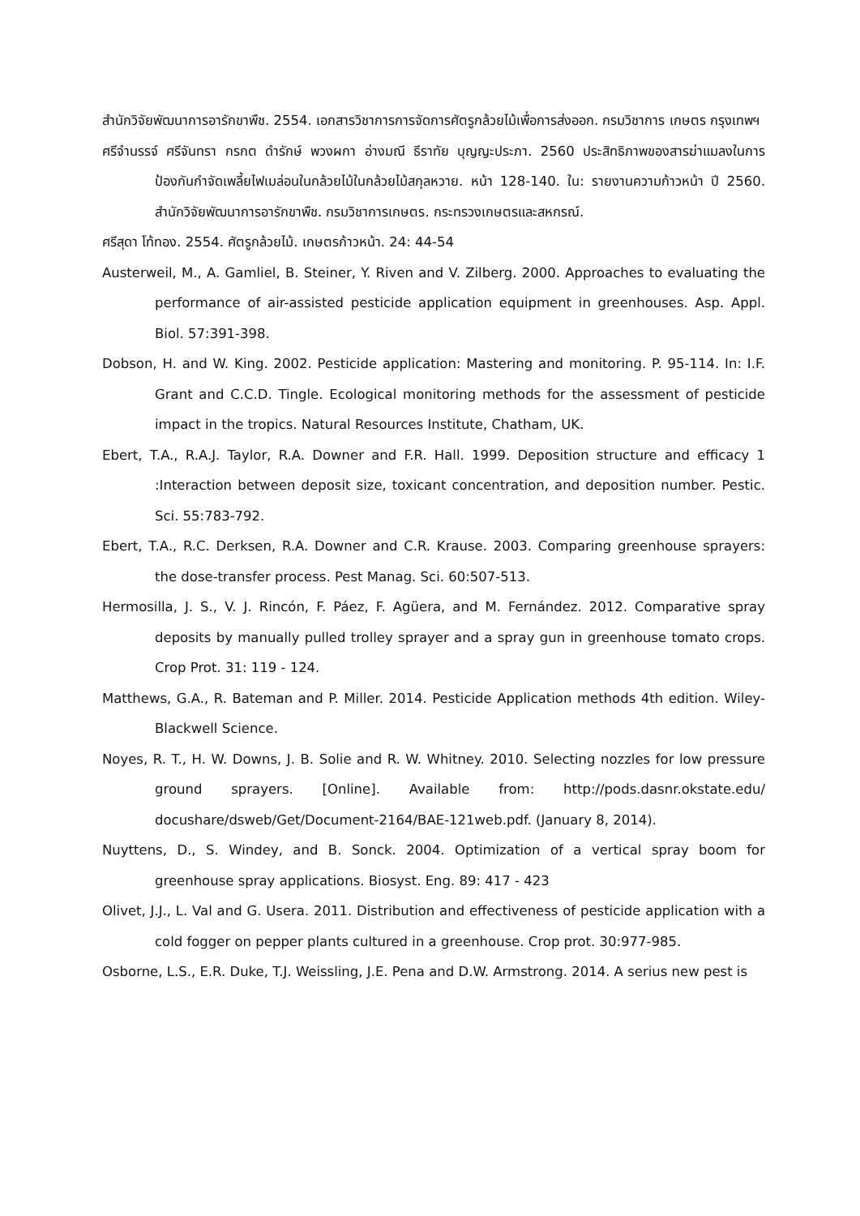สำนักวิจัยพัฒนาการอารักขาพืช. 2554. เอกสารวิชาการการจัดการศัตรูกล้วยไม้เพื่อการส่งออก. กรมวิชาการ เกษตร กรุงเทพฯ
ศรีจำนรรจ์ ศรีจันทรา กรกต ดำรักษ์ พวงผกา อ่างมณี ธีราทัย บุญญะประภา. 2560 ประสิทธิภาพของสารฆ่าแมลงในการป้องกันกำจัดเพลี้ยไฟเมล่อนในกล้วยไม้ในกล้วยไม้สกุลหวาย. หน้า 128-140. ใน: รายงานความก้าวหน้า ปี 2560. สำนักวิจัยพัฒนาการอารักขาพืช. กรมวิชาการเกษตร. กระทรวงเกษตรและสหกรณ์.
ศรีสุดา โท้ทอง. 2554. ศัตรูกล้วยไม้. เกษตรก้าวหน้า. 24: 44-54
Austerweil, M., A. Gamliel, B. Steiner, Y. Riven and V. Zilberg. 2000. Approaches to evaluating the performance of air-assisted pesticide application equipment in greenhouses. Asp. Appl. Biol. 57:391-398.
Dobson, H. and W. King. 2002. Pesticide application: Mastering and monitoring. P. 95-114. In: I.F. Grant and C.C.D. Tingle. Ecological monitoring methods for the assessment of pesticide impact in the tropics. Natural Resources Institute, Chatham, UK.
Ebert, T.A., R.A.J. Taylor, R.A. Downer and F.R. Hall. 1999. Deposition structure and efficacy 1 :Interaction between deposit size, toxicant concentration, and deposition number. Pestic. Sci. 55:783-792.
Ebert, T.A., R.C. Derksen, R.A. Downer and C.R. Krause. 2003. Comparing greenhouse sprayers: the dose-transfer process. Pest Manag. Sci. 60:507-513.
Hermosilla, J. S., V. J. Rincón, F. Páez, F. Agüera, and M. Fernández. 2012. Comparative spray deposits by manually pulled trolley sprayer and a spray gun in greenhouse tomato crops. Crop Prot. 31: 119 - 124.
Matthews, G.A., R. Bateman and P. Miller. 2014. Pesticide Application methods 4th edition. Wiley- Blackwell Science.
Noyes, R. T., H. W. Downs, J. B. Solie and R. W. Whitney. 2010. Selecting nozzles for low pressure ground sprayers. [Online]. Available from: http://pods.dasnr.okstate.edu/ docushare/dsweb/Get/Document-2164/BAE-121web.pdf. (January 8, 2014).
Nuyttens, D., S. Windey, and B. Sonck. 2004. Optimization of a vertical spray boom for greenhouse spray applications. Biosyst. Eng. 89: 417 - 423
Olivet, J.J., L. Val and G. Usera. 2011. Distribution and effectiveness of pesticide application with a cold fogger on pepper plants cultured in a greenhouse. Crop prot. 30:977-985.
Osborne, L.S., E.R. Duke, T.J. Weissling, J.E. Pena and D.W. Armstrong. 2014. A serius new pest is